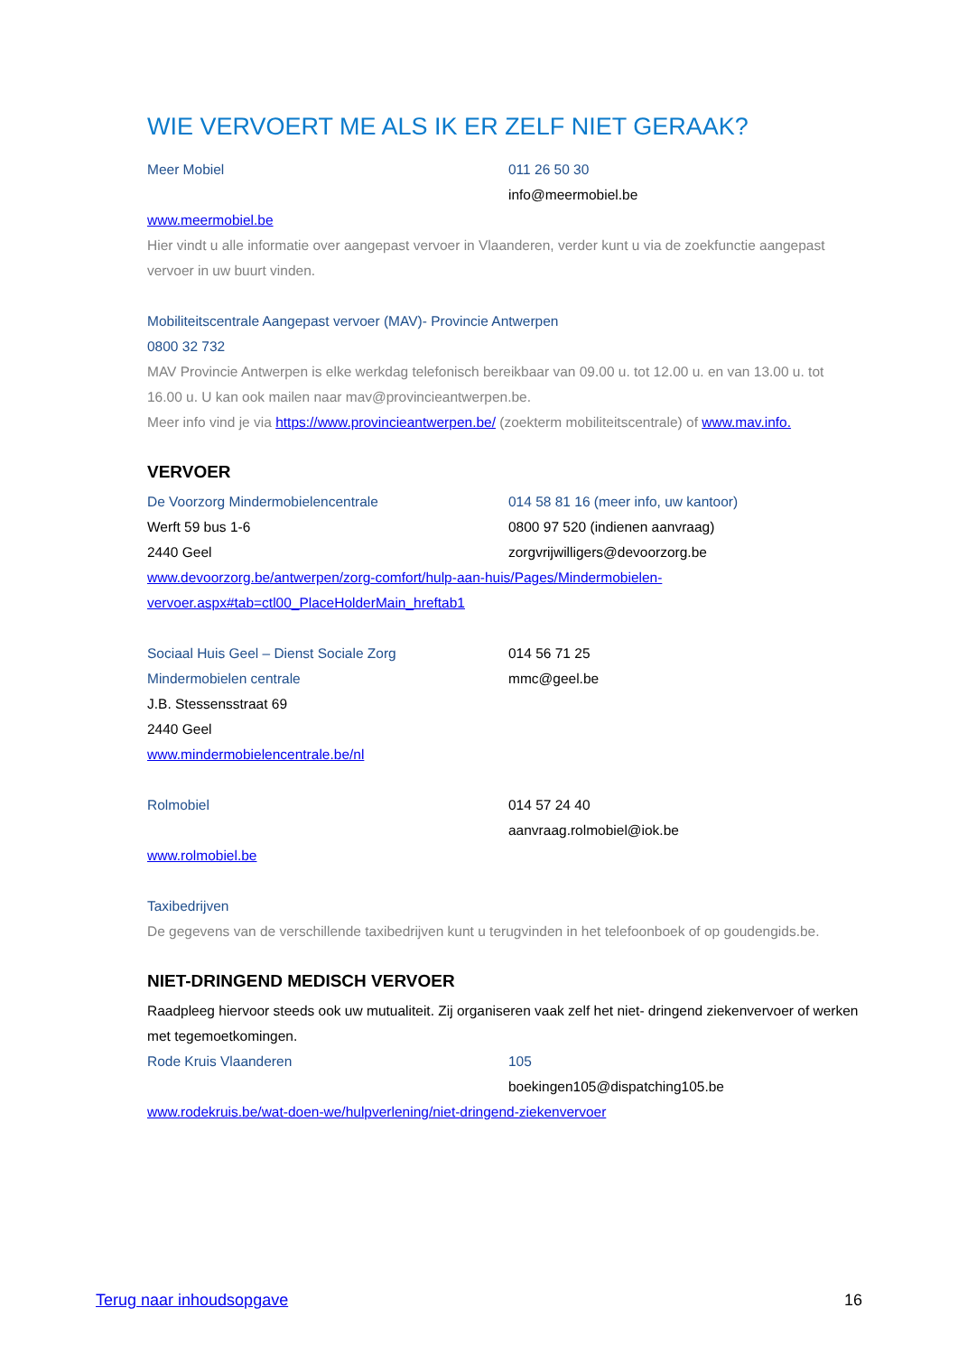WIE VERVOERT ME ALS IK ER ZELF NIET GERAAK?
Meer Mobiel 011 26 50 30
info@meermobiel.be
www.meermobiel.be
Hier vindt u alle informatie over aangepast vervoer in Vlaanderen, verder kunt u via de zoekfunctie aangepast vervoer in uw buurt vinden.
Mobiliteitscentrale Aangepast vervoer (MAV)- Provincie Antwerpen
0800 32 732
MAV Provincie Antwerpen is elke werkdag telefonisch bereikbaar van 09.00 u. tot 12.00 u. en van 13.00 u. tot 16.00 u. U kan ook mailen naar mav@provincieantwerpen.be.
Meer info vind je via https://www.provincieantwerpen.be/ (zoekterm mobiliteitscentrale) of www.mav.info.
VERVOER
De Voorzorg Mindermobielencentrale 014 58 81 16 (meer info, uw kantoor)
Werft 59 bus 1-6 0800 97 520 (indienen aanvraag)
2440 Geel zorgvrijwilligers@devoorzorg.be
www.devoorzorg.be/antwerpen/zorg-comfort/hulp-aan-huis/Pages/Mindermobielen-vervoer.aspx#tab=ctl00_PlaceHolderMain_hreftab1
Sociaal Huis Geel – Dienst Sociale Zorg 014 56 71 25
Mindermobielen centrale mmc@geel.be
J.B. Stessensstraat 69
2440 Geel
www.mindermobielencentrale.be/nl
Rolmobiel 014 57 24 40
aanvraag.rolmobiel@iok.be
www.rolmobiel.be
Taxibedrijven
De gegevens van de verschillende taxibedrijven kunt u terugvinden in het telefoonboek of op goudengids.be.
NIET-DRINGEND MEDISCH VERVOER
Raadpleeg hiervoor steeds ook uw mutualiteit. Zij organiseren vaak zelf het niet- dringend ziekenvervoer of werken met tegemoetkomingen.
Rode Kruis Vlaanderen 105
boekingen105@dispatching105.be
www.rodekruis.be/wat-doen-we/hulpverlening/niet-dringend-ziekenvervoer
Terug naar inhoudsopgave 16